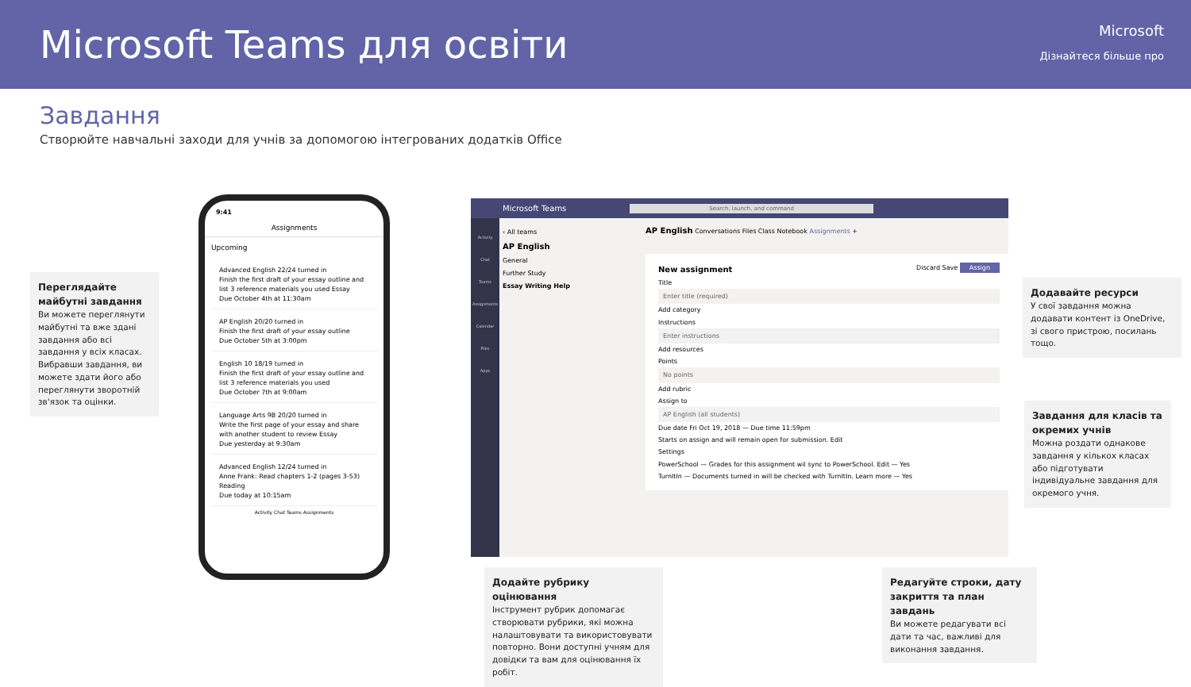Microsoft Teams для освіти
Microsoft
Дізнайтеся більше про
Завдання
Створюйте навчальні заходи для учнів за допомогою інтегрованих додатків Office
Переглядайте майбутні завдання
Ви можете переглянути майбутні та вже здані завдання або всі завдання у всіх класах. Вибравши завдання, ви можете здати його або переглянути зворотній зв'язок та оцінки.
9:41
Assignments
Upcoming
Advanced English 22/24 turned in
Finish the first draft of your essay outline and list 3 reference materials you used Essay
Due October 4th at 11:30am
AP English 20/20 turned in
Finish the first draft of your essay outline
Due October 5th at 3:00pm
English 10 18/19 turned in
Finish the first draft of your essay outline and list 3 reference materials you used
Due October 7th at 9:00am
Language Arts 9B 20/20 turned in
Write the first page of your essay and share with another student to review Essay
Due yesterday at 9:30am
Advanced English 12/24 turned in
Anne Frank: Read chapters 1-2 (pages 3-53) Reading
Due today at 10:15am
Activity Chat Teams Assignments
Microsoft Teams Search, launch, and command
Activity
Chat
Teams
Assignments
Calendar
Files
Apps
‹ All teams
AP English
General
Further Study
Essay Writing Help
AP English Conversations Files Class Notebook Assignments +
New assignment Discard Save Assign
Title
Enter title (required)
Add category
Instructions
Enter instructions
Add resources
Points
No points
Add rubric
Assign to
AP English (all students)
Due date Fri Oct 19, 2018 — Due time 11:59pm
Starts on assign and will remain open for submission. Edit
Settings
PowerSchool — Grades for this assignment wil sync to PowerSchool. Edit — Yes
TurnItIn — Documents turned in will be checked with TurnItIn. Learn more — Yes
Додавайте ресурси
У свої завдання можна додавати контент із OneDrive, зі свого пристрою, посилань тощо.
Завдання для класів та окремих учнів
Можна роздати однакове завдання у кількох класах або підготувати індивідуальне завдання для окремого учня.
Додайте рубрику оцінювання
Інструмент рубрик допомагає створювати рубрики, які можна налаштовувати та використовувати повторно. Вони доступні учням для довідки та вам для оцінювання їх робіт.
Редагуйте строки, дату закриття та план завдань
Ви можете редагувати всі дати та час, важливі для виконання завдання.